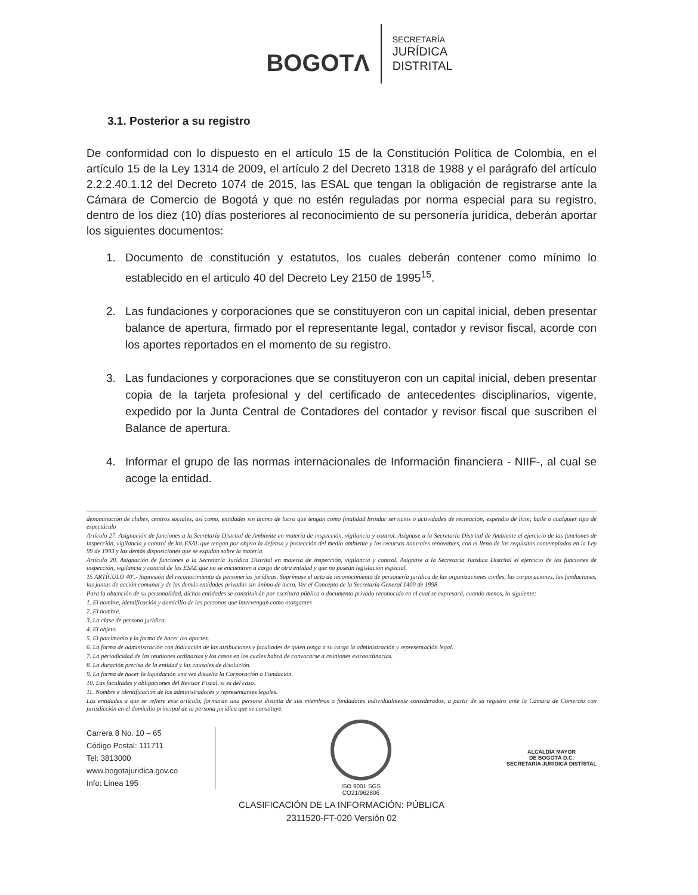BOGOTΛ
SECRETARÍA
JURÍDICA
DISTRITAL
3.1. Posterior a su registro
De conformidad con lo dispuesto en el artículo 15 de la Constitución Política de Colombia, en el artículo 15 de la Ley 1314 de 2009, el artículo 2 del Decreto 1318 de 1988 y el parágrafo del artículo 2.2.2.40.1.12 del Decreto 1074 de 2015, las ESAL que tengan la obligación de registrarse ante la Cámara de Comercio de Bogotá y que no estén reguladas por norma especial para su registro, dentro de los diez (10) días posteriores al reconocimiento de su personería jurídica, deberán aportar los siguientes documentos:
1. Documento de constitución y estatutos, los cuales deberán contener como mínimo lo establecido en el articulo 40 del Decreto Ley 2150 de 1995<sup>15</sup>.
2. Las fundaciones y corporaciones que se constituyeron con un capital inicial, deben presentar balance de apertura, firmado por el representante legal, contador y revisor fiscal, acorde con los aportes reportados en el momento de su registro.
3. Las fundaciones y corporaciones que se constituyeron con un capital inicial, deben presentar copia de la tarjeta profesional y del certificado de antecedentes disciplinarios, vigente, expedido por la Junta Central de Contadores del contador y revisor fiscal que suscriben el Balance de apertura.
4. Informar el grupo de las normas internacionales de Información financiera - NIIF-, al cual se acoge la entidad.
denominación de clubes, centros sociales, así como, entidades sin ánimo de lucro que tengan como finalidad brindar servicios o actividades de recreación, expendio de licor, baile o cualquier tipo de espectáculo
Artículo 27. Asignación de funciones a la Secretaría Distrital de Ambiente en materia de inspección, vigilancia y control. Asígnase a la Secretaría Distrital de Ambiente el ejercicio de las funciones de inspección, vigilancia y control de las ESAL que tengan por objeto la defensa y protección del medio ambiente y los recursos naturales renovables, con el lleno de los requisitos contemplados en la Ley 99 de 1993 y las demás disposiciones que se expidan sobre la materia.
Artículo 28. Asignación de funciones a la Secretaría Jurídica Distrital en materia de inspección, vigilancia y control. Asígnase a la Secretaría Jurídica Distrital el ejercicio de las funciones de inspección, vigilancia y control de las ESAL que no se encuentren a cargo de otra entidad y que no posean legislación especial.
15 ARTÍCULO 40º.- Supresión del reconocimiento de personerías jurídicas. Suprímase el acto de reconocimiento de personería jurídica de las organizaciones civiles, las corporaciones, las fundaciones, las juntas de acción comunal y de las demás entidades privadas sin ánimo de lucro. Ver el Concepto de la Secretaría General 1400 de 1998
Para la obtención de su personalidad, dichas entidades se constituirán por escritura pública o documento privado reconocido en el cual se expresará, cuando menos, lo siguiente:
1. El nombre, identificación y domicilio de las personas que intervengan como otorgantes
2. El nombre.
3. La clase de persona jurídica.
4. El objeto.
5. El patrimonio y la forma de hacer los aportes.
6. La forma de administración con indicación de las atribuciones y facultades de quien tenga a su cargo la administración y representación legal.
7. La periodicidad de las reuniones ordinarias y los casos en los cuales habrá de convocarse a reuniones extraordinarias.
8. La duración precisa de la entidad y las causales de disolución.
9. La forma de hacer la liquidación una vez disuelta la Corporación o Fundación.
10. Las facultades y obligaciones del Revisor Fiscal, si es del caso.
11. Nombre e identificación de los administradores y representantes legales.
Las entidades a que se refiere este artículo, formarán una persona distinta de sus miembros o fundadores individualmente considerados, a partir de su registro ante la Cámara de Comercio con jurisdicción en el domicilio principal de la persona jurídica que se constituye.
Carrera 8 No. 10 – 65
Código Postal: 111711
Tel: 3813000
www.bogotajuridica.gov.co
Info: Línea 195
ISO 9001 SGS
CO21/962806
ALCALDÍA MAYOR
DE BOGOTÁ D.C.
SECRETARÍA JURÍDICA DISTRITAL
CLASIFICACIÓN DE LA INFORMACIÓN: PÚBLICA
2311520-FT-020 Versión 02